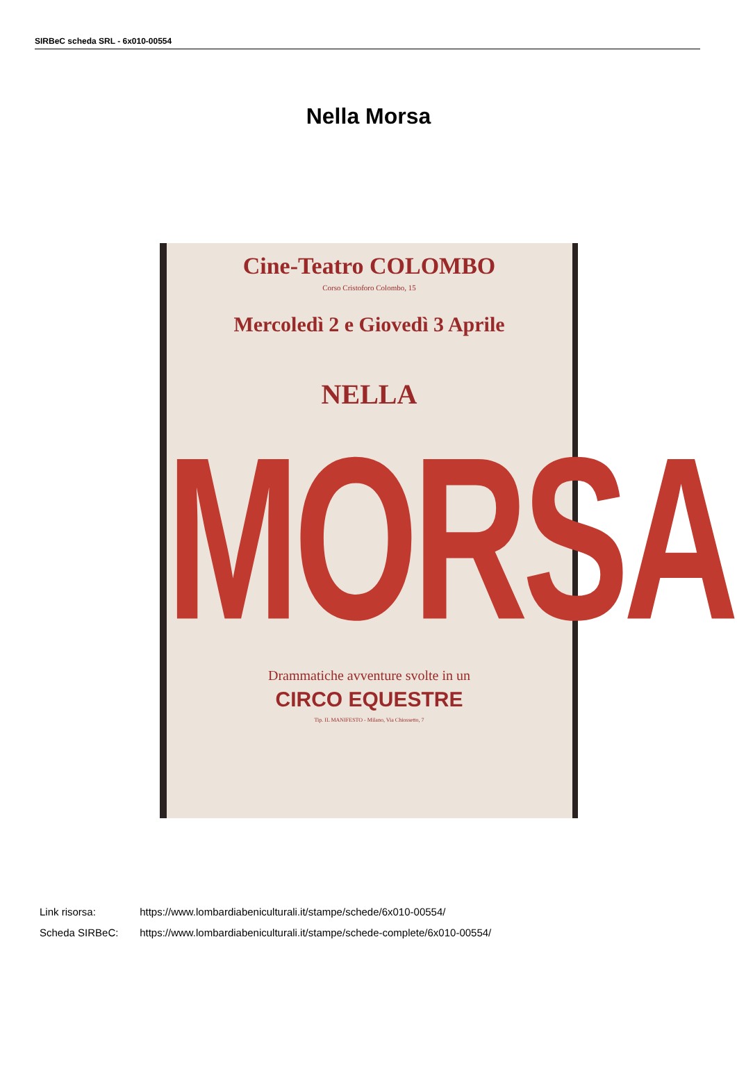SIRBeC scheda SRL - 6x010-00554
Nella Morsa
Cine-Teatro COLOMBO
Corso Cristoforo Colombo, 15
Mercoledì 2 e Giovedì 3 Aprile
NELLA
MORSA
Drammatiche avventure svolte in un
CIRCO EQUESTRE
Tip. IL MANIFESTO - Milano, Via Chiossetto, 7
Link risorsa: https://www.lombardiabeniculturali.it/stampe/schede/6x010-00554/
Scheda SIRBeC: https://www.lombardiabeniculturali.it/stampe/schede-complete/6x010-00554/